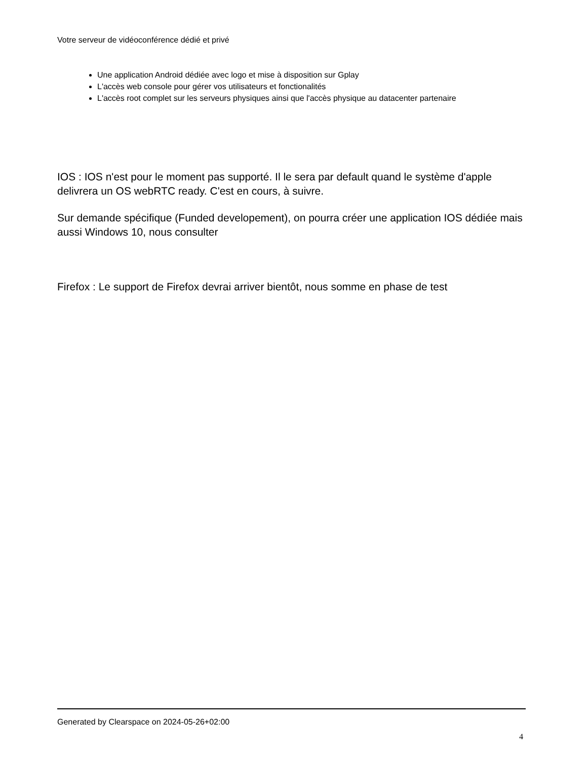Votre serveur de vidéoconférence dédié et privé
Une application Android dédiée avec logo et mise à disposition sur Gplay
L'accès web console pour gérer vos utilisateurs et fonctionalités
L'accès root complet sur les serveurs physiques ainsi que l'accès physique au datacenter partenaire
IOS : IOS n'est pour le moment pas supporté. Il le sera par default quand le système d'apple delivrera un OS webRTC ready. C'est en cours, à suivre.
Sur demande spécifique (Funded developement), on pourra créer une application IOS dédiée mais aussi Windows 10, nous consulter
Firefox : Le support de Firefox devrai arriver bientôt, nous somme en phase de test
Generated by Clearspace on 2024-05-26+02:00
4